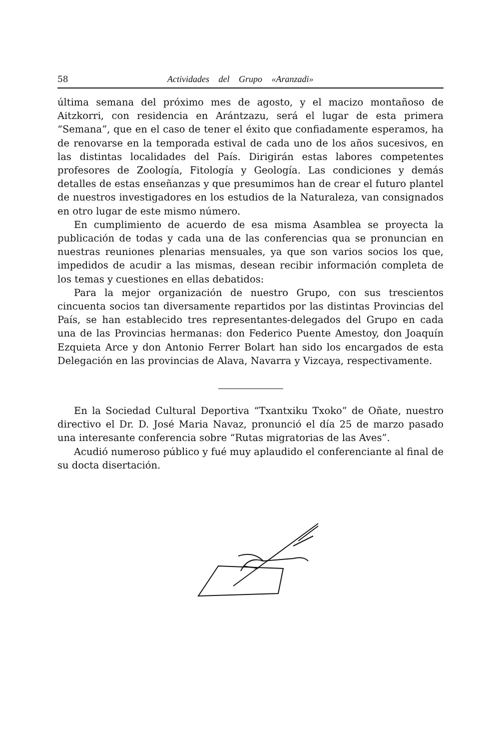58 Actividades del Grupo «Aranzadi»
última semana del próximo mes de agosto, y el macizo montañoso de Aitzkorri, con residencia en Arántzazu, será el lugar de esta primera “Semana”, que en el caso de tener el éxito que confiadamente esperamos, ha de renovarse en la temporada estival de cada uno de los años sucesivos, en las distintas localidades del País. Dirigirán estas labores competentes profesores de Zoología, Fitología y Geología. Las condiciones y demás detalles de estas enseñanzas y que presumimos han de crear el futuro plantel de nuestros investigadores en los estudios de la Naturaleza, van consignados en otro lugar de este mismo número.
En cumplimiento de acuerdo de esa misma Asamblea se proyecta la publicación de todas y cada una de las conferencias qua se pronuncian en nuestras reuniones plenarias mensuales, ya que son varios socios los que, impedidos de acudir a las mismas, desean recibir información completa de los temas y cuestiones en ellas debatidos:
Para la mejor organización de nuestro Grupo, con sus trescientos cincuenta socios tan diversamente repartidos por las distintas Provincias del País, se han establecido tres representantes-delegados del Grupo en cada una de las Provincias hermanas: don Federico Puente Amestoy, don Joaquín Ezquieta Arce y don Antonio Ferrer Bolart han sido los encargados de esta Delegación en las provincias de Alava, Navarra y Vizcaya, respectivamente.
En la Sociedad Cultural Deportiva “Txantxiku Txoko” de Oñate, nuestro directivo el Dr. D. José Maria Navaz, pronunció el día 25 de marzo pasado una interesante conferencia sobre “Rutas migratorias de las Aves”.
Acudió numeroso público y fué muy aplaudido el conferenciante al final de su docta disertación.